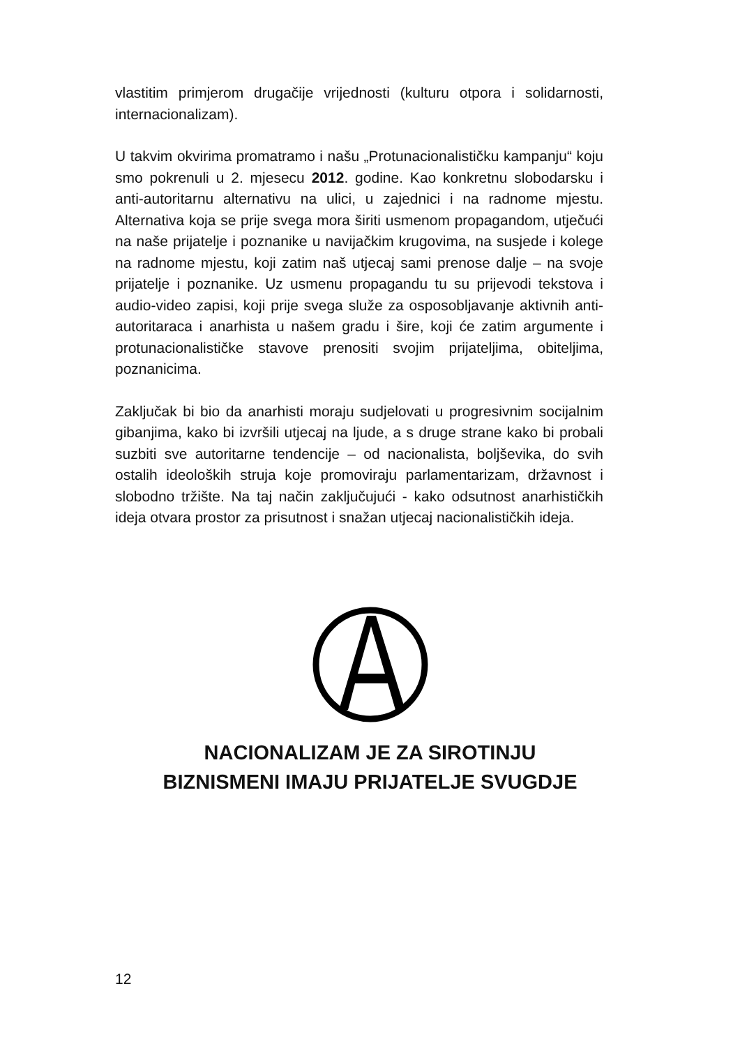vlastitim primjerom drugačije vrijednosti (kulturu otpora i solidarnosti, internacionalizam).
U takvim okvirima promatramo i našu „Protunacionalističku kampanju“ koju smo pokrenuli u 2. mjesecu 2012. godine. Kao konkretnu slobodarsku i anti-autoritarnu alternativu na ulici, u zajednici i na radnome mjestu. Alternativa koja se prije svega mora širiti usmenom propagandom, utječući na naše prijatelje i poznanike u navijačkim krugovima, na susjede i kolege na radnome mjestu, koji zatim naš utjecaj sami prenose dalje – na svoje prijatelje i poznanike. Uz usmenu propagandu tu su prijevodi tekstova i audio-video zapisi, koji prije svega služe za osposobljavanje aktivnih anti-autoritaraca i anarhista u našem gradu i šire, koji će zatim argumente i protunacionalističke stavove prenositi svojim prijateljima, obiteljima, poznanicima.
Zaključak bi bio da anarhisti moraju sudjelovati u progresivnim socijalnim gibanjima, kako bi izvršili utjecaj na ljude, a s druge strane kako bi probali suzbiti sve autoritarne tendencije – od nacionalista, boljševika, do svih ostalih ideoloških struja koje promoviraju parlamentarizam, državnost i slobodno tržište. Na taj način zaključujući - kako odsutnost anarhističkih ideja otvara prostor za prisutnost i snažan utjecaj nacionalističkih ideja.
NACIONALIZAM JE ZA SIROTINJU
BIZNISMENI IMAJU PRIJATELJE SVUGDJE
12